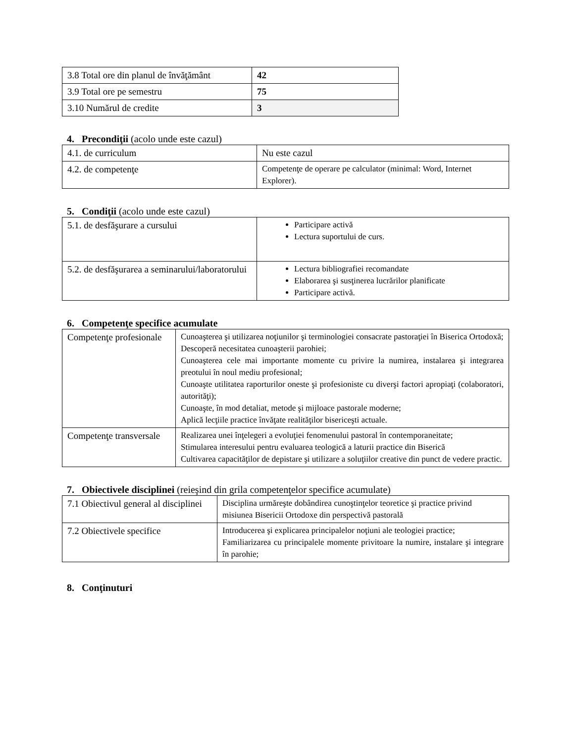| 3.8 Total ore din planul de învăţământ | 42 |
| 3.9 Total ore pe semestru | 75 |
| 3.10 Numărul de credite | 3 |
4. Precondiţii (acolo unde este cazul)
| 4.1. de curriculum | Nu este cazul |
| 4.2. de competenţe | Competenţe de operare pe calculator (minimal: Word, Internet Explorer). |
5. Condiţii (acolo unde este cazul)
| 5.1. de desfăşurare a cursului | Participare activă Lectura suportului de curs. |
| 5.2. de desfăşurarea a seminarului/laboratorului | Lectura bibliografiei recomandate Elaborarea şi susţinerea lucrărilor planificate Participare activă. |
6. Competenţe specifice acumulate
| Competenţe profesionale | Cunoaşterea şi utilizarea noţiunilor şi terminologiei consacrate pastoraţiei în Biserica Ortodoxă; Descoperă necesitatea cunoaşterii parohiei; Cunoaşterea cele mai importante momente cu privire la numirea, instalarea şi integrarea preotului în noul mediu profesional; Cunoaşte utilitatea raporturilor oneste şi profesioniste cu diverşi factori apropiaţi (colaboratori, autorităţi); Cunoaşte, în mod detaliat, metode şi mijloace pastorale moderne; Aplică lecţiile practice învăţate realităţilor bisericeşti actuale. |
| Competenţe transversale | Realizarea unei înţelegeri a evoluţiei fenomenului pastoral în contemporaneitate; Stimularea interesului pentru evaluarea teologică a laturii practice din Biserică Cultivarea capacităţilor de depistare şi utilizare a soluţiilor creative din punct de vedere practic. |
7. Obiectivele disciplinei (reieşind din grila competenţelor specifice acumulate)
| 7.1 Obiectivul general al disciplinei | Disciplina urmăreşte dobândirea cunoştinţelor teoretice şi practice privind misiunea Bisericii Ortodoxe din perspectivă pastorală |
| 7.2 Obiectivele specifice | Introducerea şi explicarea principalelor noţiuni ale teologiei practice; Familiarizarea cu principalele momente privitoare la numire, instalare şi integrare în parohie; |
8. Conţinuturi